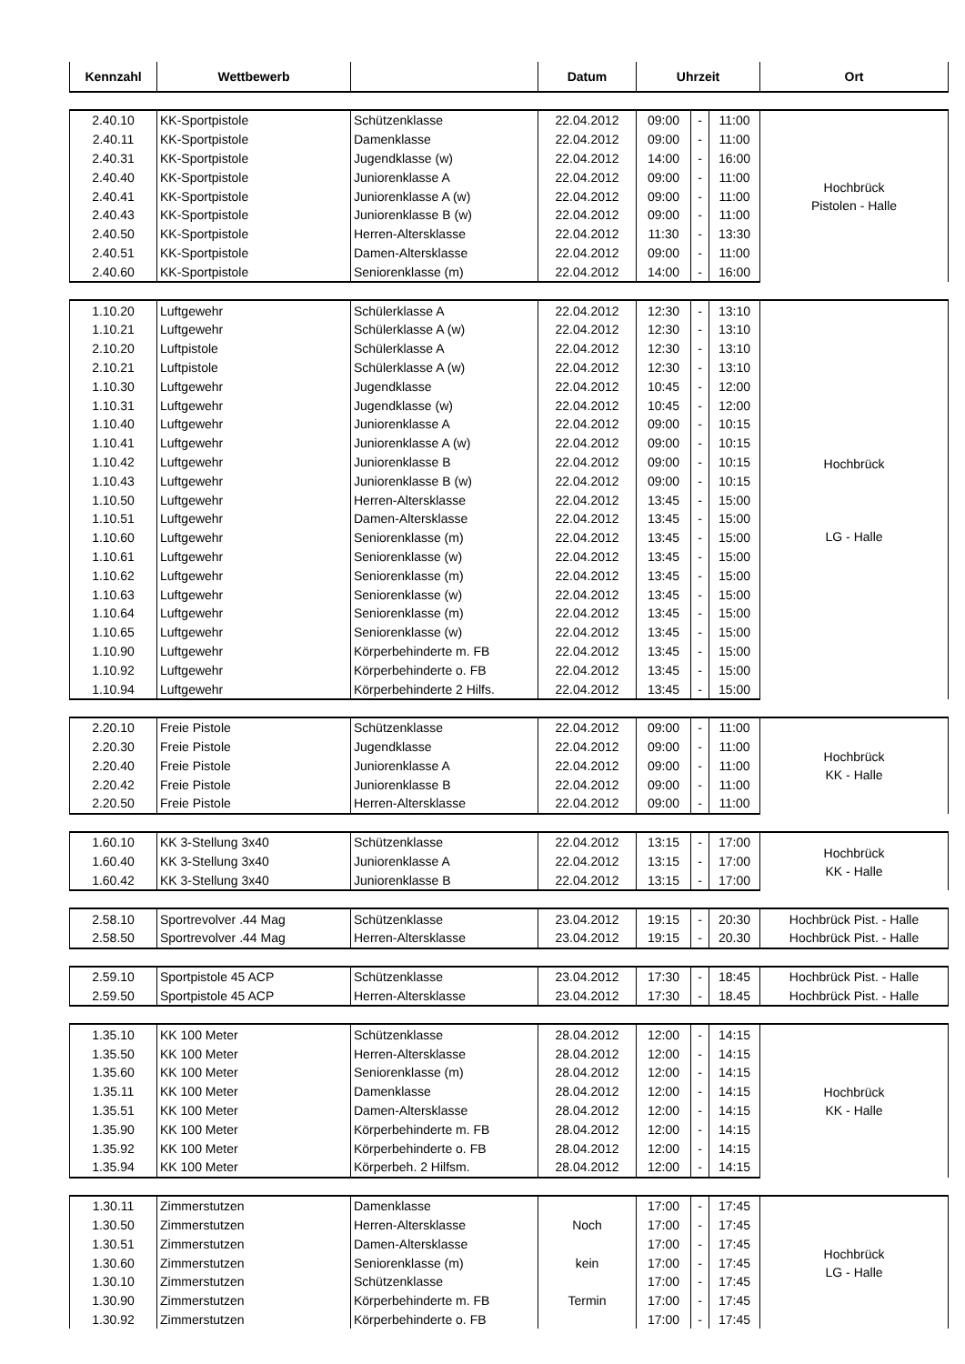| Kennzahl | Wettbewerb | | Datum | Uhrzeit | | | Ort |
| --- | --- | --- | --- | --- | --- | --- | --- |
| 2.40.10 | KK-Sportpistole | Schützenklasse | 22.04.2012 | 09:00 | - | 11:00 | Hochbrück Pistolen - Halle |
| 2.40.11 | KK-Sportpistole | Damenklasse | 22.04.2012 | 09:00 | - | 11:00 | |
| 2.40.31 | KK-Sportpistole | Jugendklasse (w) | 22.04.2012 | 14:00 | - | 16:00 | |
| 2.40.40 | KK-Sportpistole | Juniorenklasse A | 22.04.2012 | 09:00 | - | 11:00 | |
| 2.40.41 | KK-Sportpistole | Juniorenklasse A (w) | 22.04.2012 | 09:00 | - | 11:00 | |
| 2.40.43 | KK-Sportpistole | Juniorenklasse B (w) | 22.04.2012 | 09:00 | - | 11:00 | |
| 2.40.50 | KK-Sportpistole | Herren-Altersklasse | 22.04.2012 | 11:30 | - | 13:30 | |
| 2.40.51 | KK-Sportpistole | Damen-Altersklasse | 22.04.2012 | 09:00 | - | 11:00 | |
| 2.40.60 | KK-Sportpistole | Seniorenklasse (m) | 22.04.2012 | 14:00 | - | 16:00 | |
| 1.10.20 | Luftgewehr | Schülerklasse A | 22.04.2012 | 12:30 | - | 13:10 | Hochbrück LG - Halle |
| 1.10.21 | Luftgewehr | Schülerklasse A (w) | 22.04.2012 | 12:30 | - | 13:10 | |
| 2.10.20 | Luftpistole | Schülerklasse A | 22.04.2012 | 12:30 | - | 13:10 | |
| 2.10.21 | Luftpistole | Schülerklasse A (w) | 22.04.2012 | 12:30 | - | 13:10 | |
| 1.10.30 | Luftgewehr | Jugendklasse | 22.04.2012 | 10:45 | - | 12:00 | |
| 1.10.31 | Luftgewehr | Jugendklasse (w) | 22.04.2012 | 10:45 | - | 12:00 | |
| 1.10.40 | Luftgewehr | Juniorenklasse A | 22.04.2012 | 09:00 | - | 10:15 | |
| 1.10.41 | Luftgewehr | Juniorenklasse A (w) | 22.04.2012 | 09:00 | - | 10:15 | |
| 1.10.42 | Luftgewehr | Juniorenklasse B | 22.04.2012 | 09:00 | - | 10:15 | |
| 1.10.43 | Luftgewehr | Juniorenklasse B (w) | 22.04.2012 | 09:00 | - | 10:15 | |
| 1.10.50 | Luftgewehr | Herren-Altersklasse | 22.04.2012 | 13:45 | - | 15:00 | |
| 1.10.51 | Luftgewehr | Damen-Altersklasse | 22.04.2012 | 13:45 | - | 15:00 | |
| 1.10.60 | Luftgewehr | Seniorenklasse (m) | 22.04.2012 | 13:45 | - | 15:00 | |
| 1.10.61 | Luftgewehr | Seniorenklasse (w) | 22.04.2012 | 13:45 | - | 15:00 | |
| 1.10.62 | Luftgewehr | Seniorenklasse (m) | 22.04.2012 | 13:45 | - | 15:00 | |
| 1.10.63 | Luftgewehr | Seniorenklasse (w) | 22.04.2012 | 13:45 | - | 15:00 | |
| 1.10.64 | Luftgewehr | Seniorenklasse (m) | 22.04.2012 | 13:45 | - | 15:00 | |
| 1.10.65 | Luftgewehr | Seniorenklasse (w) | 22.04.2012 | 13:45 | - | 15:00 | |
| 1.10.90 | Luftgewehr | Körperbehinderte m. FB | 22.04.2012 | 13:45 | - | 15:00 | |
| 1.10.92 | Luftgewehr | Körperbehinderte o. FB | 22.04.2012 | 13:45 | - | 15:00 | |
| 1.10.94 | Luftgewehr | Körperbehinderte 2 Hilfs. | 22.04.2012 | 13:45 | - | 15:00 | |
| 2.20.10 | Freie Pistole | Schützenklasse | 22.04.2012 | 09:00 | - | 11:00 | Hochbrück KK - Halle |
| 2.20.30 | Freie Pistole | Jugendklasse | 22.04.2012 | 09:00 | - | 11:00 | |
| 2.20.40 | Freie Pistole | Juniorenklasse A | 22.04.2012 | 09:00 | - | 11:00 | |
| 2.20.42 | Freie Pistole | Juniorenklasse B | 22.04.2012 | 09:00 | - | 11:00 | |
| 2.20.50 | Freie Pistole | Herren-Altersklasse | 22.04.2012 | 09:00 | - | 11:00 | |
| 1.60.10 | KK 3-Stellung 3x40 | Schützenklasse | 22.04.2012 | 13:15 | - | 17:00 | Hochbrück KK - Halle |
| 1.60.40 | KK 3-Stellung 3x40 | Juniorenklasse A | 22.04.2012 | 13:15 | - | 17:00 | |
| 1.60.42 | KK 3-Stellung 3x40 | Juniorenklasse B | 22.04.2012 | 13:15 | - | 17:00 | |
| 2.58.10 | Sportrevolver .44 Mag | Schützenklasse | 23.04.2012 | 19:15 | - | 20:30 | Hochbrück Pist. - Halle |
| 2.58.50 | Sportrevolver .44 Mag | Herren-Altersklasse | 23.04.2012 | 19:15 | - | 20.30 | Hochbrück Pist. - Halle |
| 2.59.10 | Sportpistole 45 ACP | Schützenklasse | 23.04.2012 | 17:30 | - | 18:45 | Hochbrück Pist. - Halle |
| 2.59.50 | Sportpistole 45 ACP | Herren-Altersklasse | 23.04.2012 | 17:30 | - | 18.45 | Hochbrück Pist. - Halle |
| 1.35.10 | KK 100 Meter | Schützenklasse | 28.04.2012 | 12:00 | - | 14:15 | Hochbrück KK - Halle |
| 1.35.50 | KK 100 Meter | Herren-Altersklasse | 28.04.2012 | 12:00 | - | 14:15 | |
| 1.35.60 | KK 100 Meter | Seniorenklasse (m) | 28.04.2012 | 12:00 | - | 14:15 | |
| 1.35.11 | KK 100 Meter | Damenklasse | 28.04.2012 | 12:00 | - | 14:15 | |
| 1.35.51 | KK 100 Meter | Damen-Altersklasse | 28.04.2012 | 12:00 | - | 14:15 | |
| 1.35.90 | KK 100 Meter | Körperbehinderte m. FB | 28.04.2012 | 12:00 | - | 14:15 | |
| 1.35.92 | KK 100 Meter | Körperbehinderte o. FB | 28.04.2012 | 12:00 | - | 14:15 | |
| 1.35.94 | KK 100 Meter | Körperbeh. 2 Hilfsm. | 28.04.2012 | 12:00 | - | 14:15 | |
| 1.30.11 | Zimmerstutzen | Damenklasse | | 17:00 | - | 17:45 | Hochbrück LG - Halle |
| 1.30.50 | Zimmerstutzen | Herren-Altersklasse | Noch | 17:00 | - | 17:45 | |
| 1.30.51 | Zimmerstutzen | Damen-Altersklasse | | 17:00 | - | 17:45 | |
| 1.30.60 | Zimmerstutzen | Seniorenklasse (m) | kein | 17:00 | - | 17:45 | |
| 1.30.10 | Zimmerstutzen | Schützenklasse | | 17:00 | - | 17:45 | |
| 1.30.90 | Zimmerstutzen | Körperbehinderte m. FB | Termin | 17:00 | - | 17:45 | |
| 1.30.92 | Zimmerstutzen | Körperbehinderte o. FB | | 17:00 | - | 17:45 | |